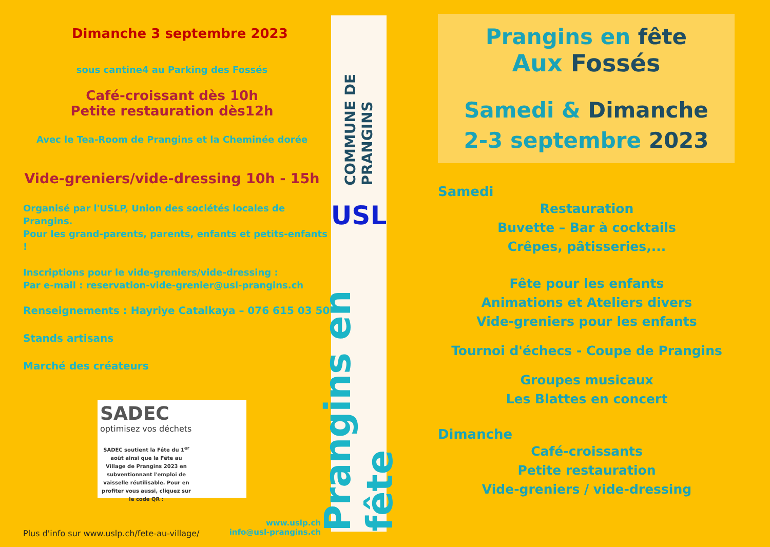Dimanche 3 septembre 2023
sous cantine4 au Parking des Fossés
Café-croissant dès 10h
Petite restauration dès12h
Avec le Tea-Room de Prangins et la Cheminée dorée
Vide-greniers/vide-dressing 10h - 15h
Organisé par l'USLP, Union des sociétés locales de Prangins.
Pour les grand-parents, parents, enfants et petits-enfants !
Inscriptions pour le vide-greniers/vide-dressing :
Par e-mail : reservation-vide-grenier@usl-prangins.ch
Renseignements : Hayriye Catalkaya – 076 615 03 50
Stands artisans
Marché des créateurs
SADEC
optimisez vos déchets
SADEC soutient la Fête du 1<sup>er</sup> août ainsi que la Fête au Village de Prangins 2023 en subventionnant l'emploi de vaisselle réutilisable. Pour en profiter vous aussi, cliquez sur le code QR :
Plus d'info sur www.uslp.ch/fete-au-village/
www.uslp.ch
info@usl-prangins.ch
COMMUNE DE PRANGINS
USL
Prangins en fête
Prangins en fête
Aux Fossés
Samedi & Dimanche
2-3 septembre 2023
Samedi
Restauration
Buvette – Bar à cocktails
Crêpes, pâtisseries,...
Fête pour les enfants
Animations et Ateliers divers
Vide-greniers pour les enfants
Tournoi d'échecs - Coupe de Prangins
Groupes musicaux
Les Blattes en concert
Dimanche
Café-croissants
Petite restauration
Vide-greniers / vide-dressing